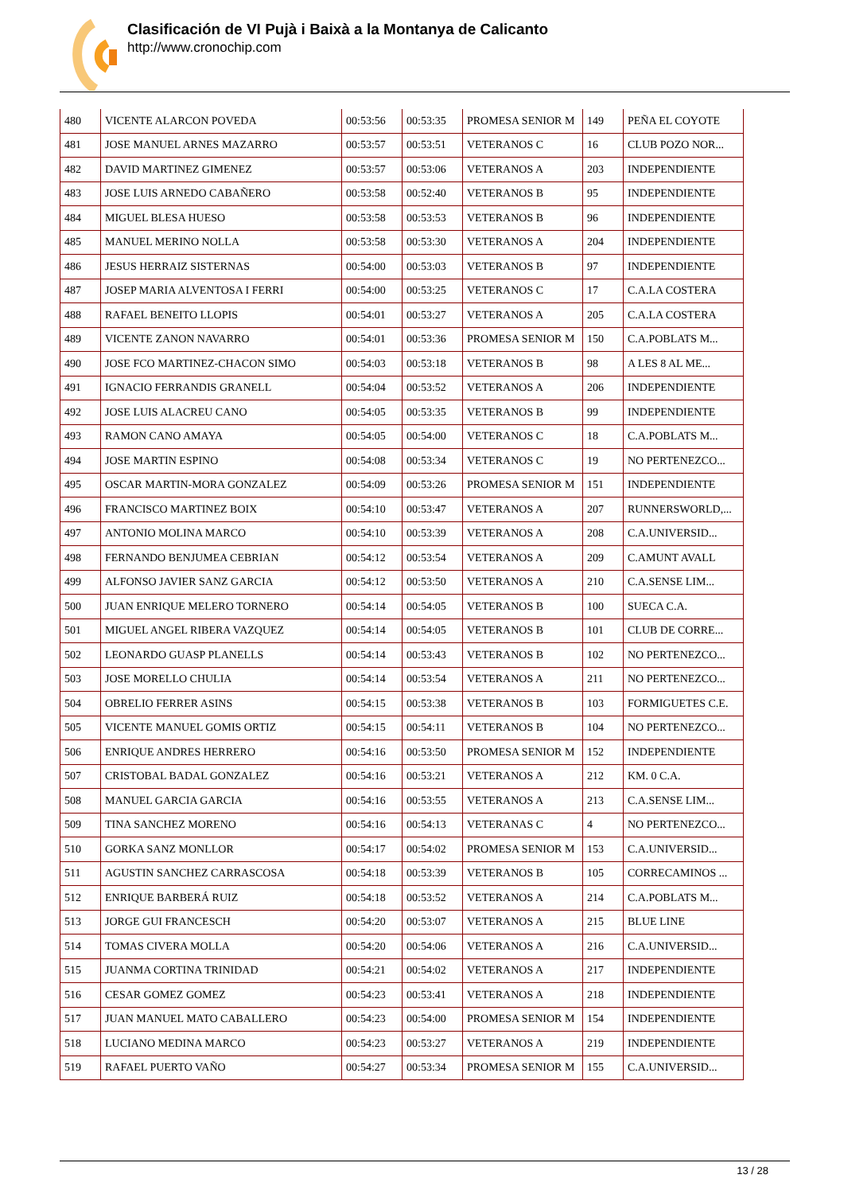Clasificación de VI Pujà i Baixà a la Montanya de Calicanto
http://www.cronochip.com
| 480 | VICENTE ALARCON POVEDA | 00:53:56 | 00:53:35 | PROMESA SENIOR M | 149 | PEÑA EL COYOTE |
| 481 | JOSE MANUEL ARNES MAZARRO | 00:53:57 | 00:53:51 | VETERANOS C | 16 | CLUB POZO NOR... |
| 482 | DAVID MARTINEZ GIMENEZ | 00:53:57 | 00:53:06 | VETERANOS A | 203 | INDEPENDIENTE |
| 483 | JOSE LUIS ARNEDO CABAÑERO | 00:53:58 | 00:52:40 | VETERANOS B | 95 | INDEPENDIENTE |
| 484 | MIGUEL BLESA HUESO | 00:53:58 | 00:53:53 | VETERANOS B | 96 | INDEPENDIENTE |
| 485 | MANUEL MERINO NOLLA | 00:53:58 | 00:53:30 | VETERANOS A | 204 | INDEPENDIENTE |
| 486 | JESUS HERRAIZ SISTERNAS | 00:54:00 | 00:53:03 | VETERANOS B | 97 | INDEPENDIENTE |
| 487 | JOSEP MARIA ALVENTOSA I FERRI | 00:54:00 | 00:53:25 | VETERANOS C | 17 | C.A.LA COSTERA |
| 488 | RAFAEL BENEITO LLOPIS | 00:54:01 | 00:53:27 | VETERANOS A | 205 | C.A.LA COSTERA |
| 489 | VICENTE ZANON NAVARRO | 00:54:01 | 00:53:36 | PROMESA SENIOR M | 150 | C.A.POBLATS M... |
| 490 | JOSE FCO MARTINEZ-CHACON SIMO | 00:54:03 | 00:53:18 | VETERANOS B | 98 | A LES 8 AL ME... |
| 491 | IGNACIO FERRANDIS GRANELL | 00:54:04 | 00:53:52 | VETERANOS A | 206 | INDEPENDIENTE |
| 492 | JOSE LUIS ALACREU CANO | 00:54:05 | 00:53:35 | VETERANOS B | 99 | INDEPENDIENTE |
| 493 | RAMON CANO AMAYA | 00:54:05 | 00:54:00 | VETERANOS C | 18 | C.A.POBLATS M... |
| 494 | JOSE MARTIN ESPINO | 00:54:08 | 00:53:34 | VETERANOS C | 19 | NO PERTENEZCO... |
| 495 | OSCAR MARTIN-MORA GONZALEZ | 00:54:09 | 00:53:26 | PROMESA SENIOR M | 151 | INDEPENDIENTE |
| 496 | FRANCISCO MARTINEZ BOIX | 00:54:10 | 00:53:47 | VETERANOS A | 207 | RUNNERSWORLD,... |
| 497 | ANTONIO MOLINA MARCO | 00:54:10 | 00:53:39 | VETERANOS A | 208 | C.A.UNIVERSID... |
| 498 | FERNANDO BENJUMEA CEBRIAN | 00:54:12 | 00:53:54 | VETERANOS A | 209 | C.AMUNT AVALL |
| 499 | ALFONSO JAVIER SANZ GARCIA | 00:54:12 | 00:53:50 | VETERANOS A | 210 | C.A.SENSE LIM... |
| 500 | JUAN ENRIQUE MELERO TORNERO | 00:54:14 | 00:54:05 | VETERANOS B | 100 | SUECA C.A. |
| 501 | MIGUEL ANGEL RIBERA VAZQUEZ | 00:54:14 | 00:54:05 | VETERANOS B | 101 | CLUB DE CORRE... |
| 502 | LEONARDO GUASP PLANELLS | 00:54:14 | 00:53:43 | VETERANOS B | 102 | NO PERTENEZCO... |
| 503 | JOSE MORELLO CHULIA | 00:54:14 | 00:53:54 | VETERANOS A | 211 | NO PERTENEZCO... |
| 504 | OBRELIO FERRER ASINS | 00:54:15 | 00:53:38 | VETERANOS B | 103 | FORMIGUETES C.E. |
| 505 | VICENTE MANUEL GOMIS ORTIZ | 00:54:15 | 00:54:11 | VETERANOS B | 104 | NO PERTENEZCO... |
| 506 | ENRIQUE ANDRES HERRERO | 00:54:16 | 00:53:50 | PROMESA SENIOR M | 152 | INDEPENDIENTE |
| 507 | CRISTOBAL BADAL GONZALEZ | 00:54:16 | 00:53:21 | VETERANOS A | 212 | KM. 0 C.A. |
| 508 | MANUEL GARCIA GARCIA | 00:54:16 | 00:53:55 | VETERANOS A | 213 | C.A.SENSE LIM... |
| 509 | TINA SANCHEZ MORENO | 00:54:16 | 00:54:13 | VETERANAS C | 4 | NO PERTENEZCO... |
| 510 | GORKA SANZ MONLLOR | 00:54:17 | 00:54:02 | PROMESA SENIOR M | 153 | C.A.UNIVERSID... |
| 511 | AGUSTIN SANCHEZ CARRASCOSA | 00:54:18 | 00:53:39 | VETERANOS B | 105 | CORRECAMINOS ... |
| 512 | ENRIQUE BARBERÁ RUIZ | 00:54:18 | 00:53:52 | VETERANOS A | 214 | C.A.POBLATS M... |
| 513 | JORGE GUI FRANCESCH | 00:54:20 | 00:53:07 | VETERANOS A | 215 | BLUE LINE |
| 514 | TOMAS CIVERA MOLLA | 00:54:20 | 00:54:06 | VETERANOS A | 216 | C.A.UNIVERSID... |
| 515 | JUANMA CORTINA TRINIDAD | 00:54:21 | 00:54:02 | VETERANOS A | 217 | INDEPENDIENTE |
| 516 | CESAR GOMEZ GOMEZ | 00:54:23 | 00:53:41 | VETERANOS A | 218 | INDEPENDIENTE |
| 517 | JUAN MANUEL MATO CABALLERO | 00:54:23 | 00:54:00 | PROMESA SENIOR M | 154 | INDEPENDIENTE |
| 518 | LUCIANO MEDINA MARCO | 00:54:23 | 00:53:27 | VETERANOS A | 219 | INDEPENDIENTE |
| 519 | RAFAEL PUERTO VAÑO | 00:54:27 | 00:53:34 | PROMESA SENIOR M | 155 | C.A.UNIVERSID... |
13 / 28